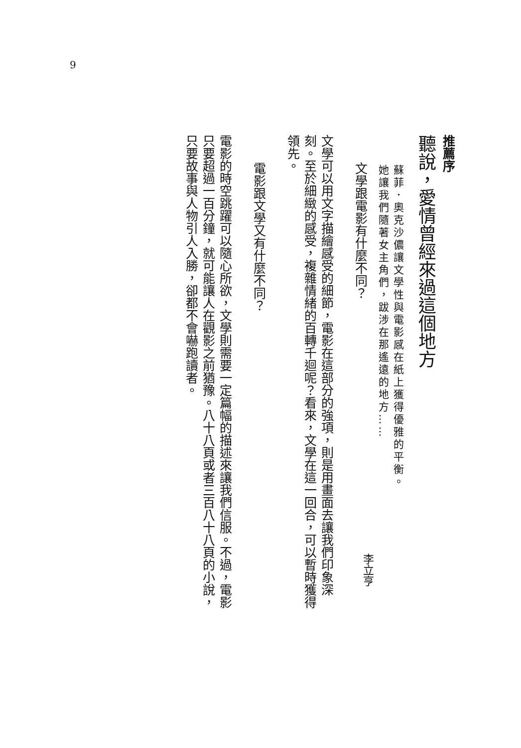9
推薦序
聽說，愛情曾經來過這個地方
蘇菲．奧克沙儂讓文學性與電影感在紙上獲得優雅的平衡。
她讓我們隨著女主角們，跋涉在那遙遠的地方……
李立亨
文學跟電影有什麼不同？
文學可以用文字描繪感受的細節，電影在這部分的強項，則是用畫面去讓我們印象深刻。至於細緻的感受，複雜情緒的百轉千迴呢？看來，文學在這一回合，可以暫時獲得領先。
電影跟文學又有什麼不同？
電影的時空跳躍可以隨心所欲，文學則需要一定篇幅的描述來讓我們信服。不過，電影只要超過一百分鐘，就可能讓人在觀影之前猶豫。八十八頁或者三百八十八頁的小說，只要故事與人物引人入勝，卻都不會嚇跑讀者。